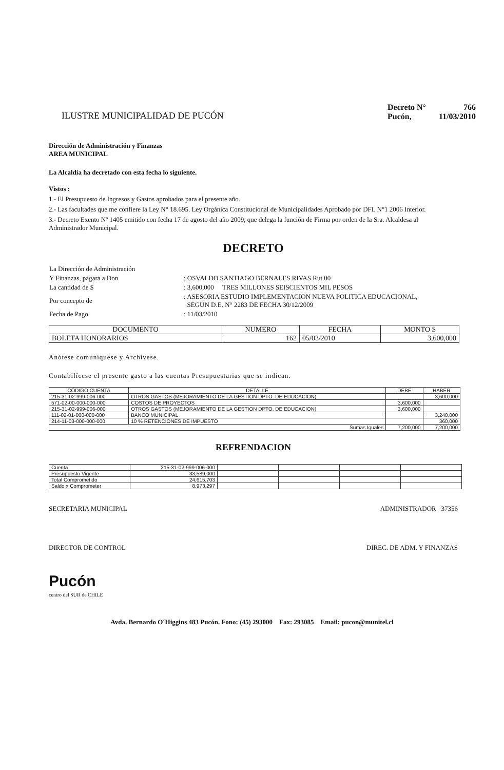ILUSTRE MUNICIPALIDAD DE PUCÓN
| Decreto N° | 766 |
| Pucón, | 11/03/2010 |
Dirección de Administración y Finanzas
AREA MUNICIPAL
La Alcaldía ha decretado con esta fecha lo siguiente.
Vistos :
1.- El Presupuesto de Ingresos y Gastos aprobados para el presente año.
2.- Las facultades que me confiere la Ley N° 18.695. Ley Orgánica Constitucional de Municipalidades Aprobado por DFL N°1 2006 Interior.
3.- Decreto Exento Nº 1405 emitido con fecha 17 de agosto del año 2009, que delega la función de Firma por orden de la Sra. Alcaldesa al Administrador Municipal.
DECRETO
| La Dirección de Administración | |
| Y Finanzas, pagara a Don | : OSVALDO SANTIAGO BERNALES RIVAS Rut 00 |
| La cantidad de $ | : 3,600,000 TRES MILLONES SEISCIENTOS MIL PESOS |
| Por concepto de | : ASESORIA ESTUDIO IMPLEMENTACION NUEVA POLITICA EDUCACIONAL, SEGUN D.E. N° 2283 DE FECHA 30/12/2009 |
| Fecha de Pago | : 11/03/2010 |
| DOCUMENTO | NUMERO | FECHA | MONTO $ |
| --- | --- | --- | --- |
| BOLETA HONORARIOS | 162 | 05/03/2010 | 3,600,000 |
Anótese comuníquese y Archívese.
Contabilícese el presente gasto a las cuentas Presupuestarias que se indican.
| CÓDIGO CUENTA | DETALLE | DEBE | HABER |
| --- | --- | --- | --- |
| 215-31-02-999-006-000 | OTROS GASTOS (MEJORAMIENTO DE LA GESTION DPTO. DE EDUCACION) | | 3,600,000 |
| 571-02-00-000-000-000 | COSTOS DE PROYECTOS | 3,600,000 | |
| 215-31-02-999-006-000 | OTROS GASTOS (MEJORAMIENTO DE LA GESTION DPTO. DE EDUCACION) | 3,600,000 | |
| 111-02-01-000-000-000 | BANCO MUNICIPAL | | 3,240,000 |
| 214-11-03-000-000-000 | 10 % RETENCIONES DE IMPUESTO | | 360,000 |
| Sumas Iguales | | 7,200,000 | 7,200,000 |
REFRENDACION
| Cuenta | 215-31-02-999-006-000 | | | | |
| Presupuesto Vigente | 33,589,000 | | | | |
| Total Comprometido | 24,615,703 | | | | |
| Saldo x Comprometer | 8,973,297 | | | | |
SECRETARIA MUNICIPAL ADMINISTRADOR 37356
DIRECTOR DE CONTROL DIREC. DE ADM. Y FINANZAS
Pucón
centro del SUR de CHILE
Avda. Bernardo O´Higgins 483 Pucón. Fono: (45) 293000 Fax: 293085 Email: pucon@munitel.cl